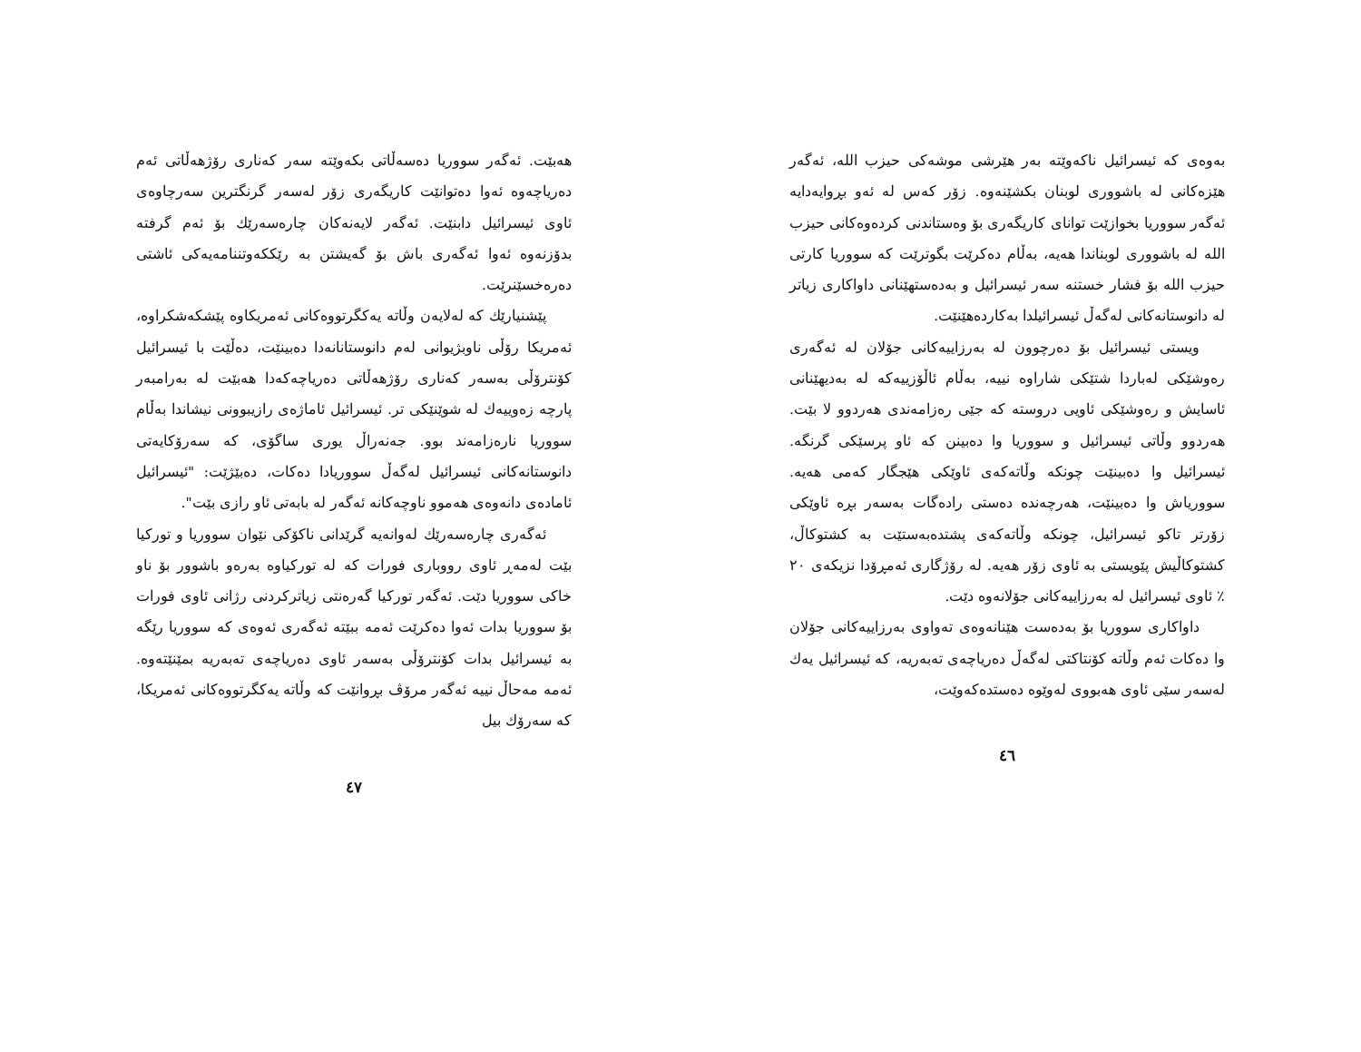بەوەی کە ئیسرائیل ناکەوێتە بەر هێرشی موشەکی حیزب الله، ئەگەر هێزەکانی لە باشووری لوبنان بکشێنەوە. زۆر کەس لە ئەو بڕوایەدایە ئەگەر سووریا بخوازێت توانای کاریگەری بۆ وەستاندنی کردەوەکانی حیزب الله لە باشووری لوبناندا هەیە، بەڵام دەکرێت بگوترێت کە سووریا کارتی حیزب الله بۆ فشار خستنە سەر ئیسرائیل و بەدەستهێنانی داواکاری زیاتر لە دانوستانەکانی لەگەڵ ئیسرائیلدا بەکاردەهێنێت.
ویستی ئیسرائیل بۆ دەرچوون لە بەرزاییەکانی جۆلان لە ئەگەری رەوشێکی لەباردا شتێکی شاراوە نییە، بەڵام ئاڵۆزییەکە لە بەدیهێنانی ئاسایش و رەوشێکی ئاویی دروستە کە جێی رەزامەندی هەردوو لا بێت. هەردوو وڵاتی ئیسرائیل و سووریا وا دەبینن کە ئاو پرسێکی گرنگە. ئیسرائیل وا دەبینێت چونکە وڵاتەکەی ئاوێکی هێجگار کەمی هەیە. سووریاش وا دەبینێت، هەرچەندە دەستی رادەگات بەسەر بڕە ئاوێکی زۆرتر تاکو ئیسرائیل، چونکە وڵاتەکەی پشتدەبەستێت بە کشتوکاڵ، کشتوکاڵیش پێویستی بە ئاوی زۆر هەیە. لە رۆژگاری ئەمڕۆدا نزیکەی ٢٠ ٪ ئاوی ئیسرائیل لە بەرزاییەکانی جۆلانەوە دێت.
داواکاری سووریا بۆ بەدەست هێنانەوەی تەواوی بەرزاییەکانی جۆلان وا دەکات ئەم وڵاتە کۆنتاکتی لەگەڵ دەریاچەی تەبەریە، کە ئیسرائیل یەك لەسەر سێی ئاوی هەبووی لەوێوە دەستدەکەوێت،
٤٦
هەبێت. ئەگەر سووریا دەسەڵاتی بکەوێتە سەر کەناری رۆژهەڵاتی ئەم دەریاچەوە ئەوا دەتوانێت کاریگەری زۆر لەسەر گرنگترین سەرچاوەی ئاوی ئیسرائیل دابنێت. ئەگەر لایەنەکان چارەسەرێك بۆ ئەم گرفتە بدۆزنەوە ئەوا ئەگەری باش بۆ گەیشتن بە رێککەوتننامەیەکی ئاشتی دەرەخسێنرێت.
پێشنیارێك کە لەلایەن وڵاتە یەکگرتووەکانی ئەمریکاوە پێشکەشکراوە، ئەمریکا رۆڵی ناوبژیوانی لەم دانوستانانەدا دەبینێت، دەڵێت با ئیسرائیل کۆنترۆڵی بەسەر کەناری رۆژهەڵاتی دەریاچەکەدا هەبێت لە بەرامبەر پارچە زەوییەك لە شوێنێکی تر. ئیسرائیل ئاماژەی رازیبوونی نیشاندا بەڵام سووریا نارەزامەند بوو. جەنەراڵ یوری ساگۆی، کە سەرۆکایەتی دانوستانەکانی ئیسرائیل لەگەڵ سووریادا دەکات، دەبێژێت: "ئیسرائیل ئامادەی دانەوەی هەموو ناوچەکانە ئەگەر لە بابەتی ئاو رازی بێت".
ئەگەری چارەسەرێك لەوانەیە گرێدانی ناکۆکی نێوان سووریا و تورکیا بێت لەمەڕ ئاوی رووباری فورات کە لە تورکیاوە بەرەو باشوور بۆ ناو خاکی سووریا دێت. ئەگەر تورکیا گەرەنتی زیاترکردنی رژانی ئاوی فورات بۆ سووریا بدات ئەوا دەکرێت ئەمە ببێتە ئەگەری ئەوەی کە سووریا رێگە بە ئیسرائیل بدات کۆنترۆڵی بەسەر ئاوی دەریاچەی تەبەریە بمێنێتەوە. ئەمە مەحاڵ نییە ئەگەر مرۆڤ بڕوانێت کە وڵاتە یەکگرتووەکانی ئەمریکا، کە سەرۆك بیل
٤٧